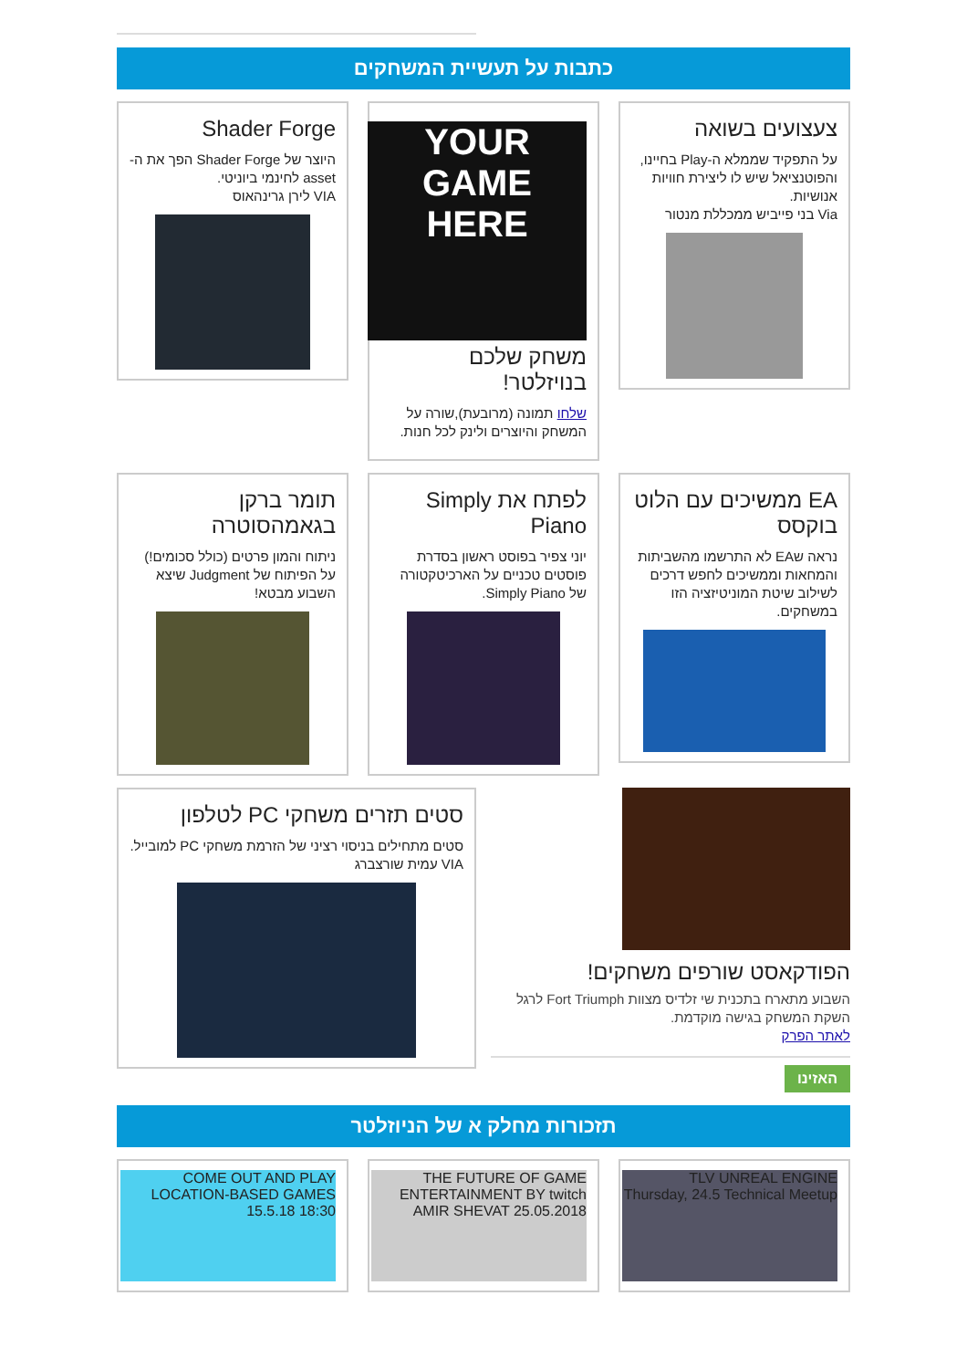כתבות על תעשיית המשחקים
צעצועים בשואה
על התפקיד שממלא ה-Play בחיינו, והפוטנציאל שיש לו ליצירת חוויות אנושיות.
Via בני פייביש ממכללת מנטור
YOUR GAME HERE
משחק שלכם בנויזלטר!
שלחו תמונה (מרובעת),שורה על המשחק והיוצרים ולינק לכל חנות.
Shader Forge
היוצר של Shader Forge הפך את ה-asset לחינמי ביוניטי.
VIA לירן גרינהאוס
EA ממשיכים עם הלוט בוקסס
נראה שEA לא התרשמו מהשביתות והמחאות וממשיכים לחפש דרכים לשילוב שיטת המוניטיזציה הזו במשחקים.
לפתח את Simply Piano
יוני צפיר בפוסט ראשון בסדרת פוסטים טכניים על הארכיטקטורה של Simply Piano.
תומר ברקן בגאמהסוטרה
ניתוח והמון פרטים (כולל סכומים!) על הפיתוח של Judgment שיצא השבוע מבטא!
הפודקאסט שורפים משחקים!
השבוע מתארח בתכנית שי זלדיס מצוות Fort Triumph לרגל השקת המשחק בגישה מוקדמת.
לאתר הפרק
האזינו
סטים תזרים משחקי PC לטלפון
סטים מתחילים בניסוי רציני של הזרמת משחקי PC למובייל.
VIA עמית שורצברג
תזכורות מחלק א של הניוזלטר
TLV UNREAL ENGINE Thursday, 24.5 Technical Meetup
THE FUTURE OF GAME ENTERTAINMENT BY twitch AMIR SHEVAT 25.05.2018
COME OUT AND PLAY LOCATION-BASED GAMES 15.5.18 18:30